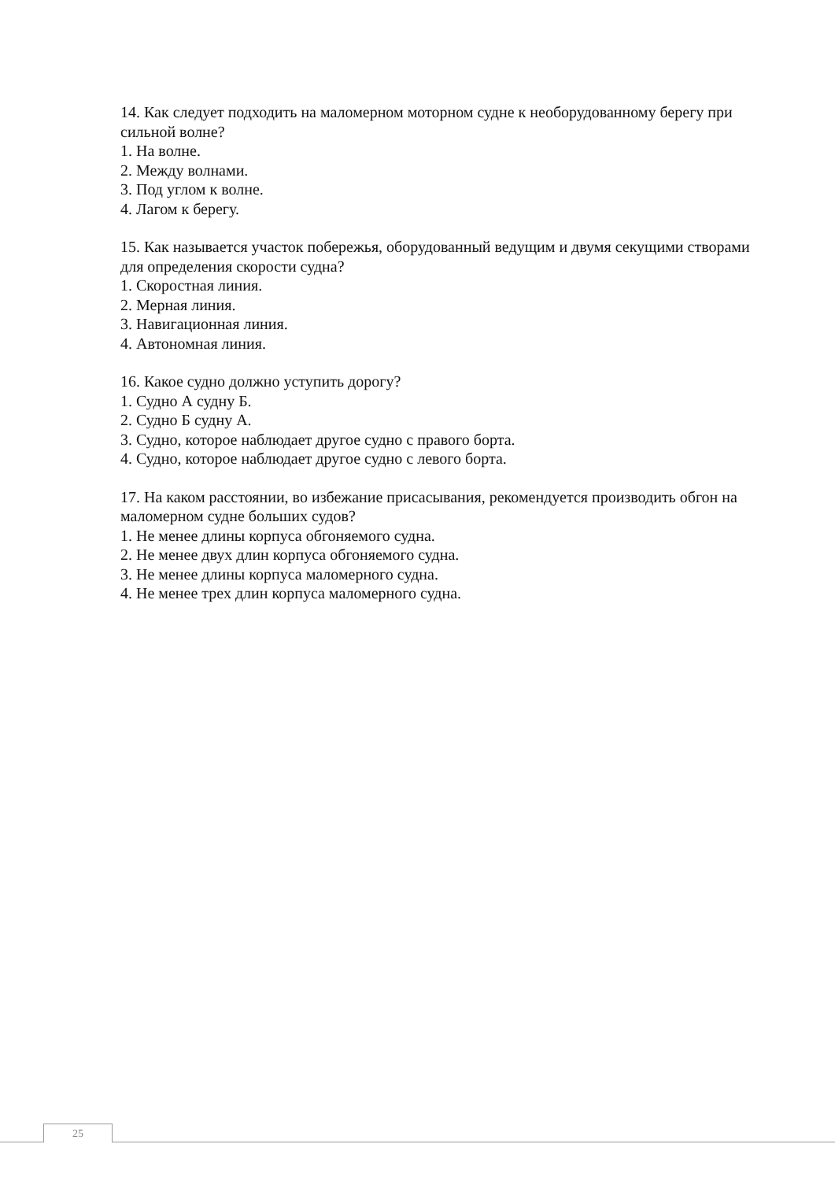14. Как следует подходить на маломерном моторном судне к необорудованному берегу при сильной волне?
1. На волне.
2. Между волнами.
3. Под углом к волне.
4. Лагом к берегу.
15. Как называется участок побережья, оборудованный ведущим и двумя секущими створами для определения скорости судна?
1. Скоростная линия.
2. Мерная линия.
3. Навигационная линия.
4. Автономная линия.
16. Какое судно должно уступить дорогу?
1. Судно А судну Б.
2. Судно Б судну А.
3. Судно, которое наблюдает другое судно с правого борта.
4. Судно, которое наблюдает другое судно с левого борта.
17. На каком расстоянии, во избежание присасывания, рекомендуется производить обгон на маломерном судне больших судов?
1. Не менее длины корпуса обгоняемого судна.
2. Не менее двух длин корпуса обгоняемого судна.
3. Не менее длины корпуса маломерного судна.
4. Не менее трех длин корпуса маломерного судна.
25